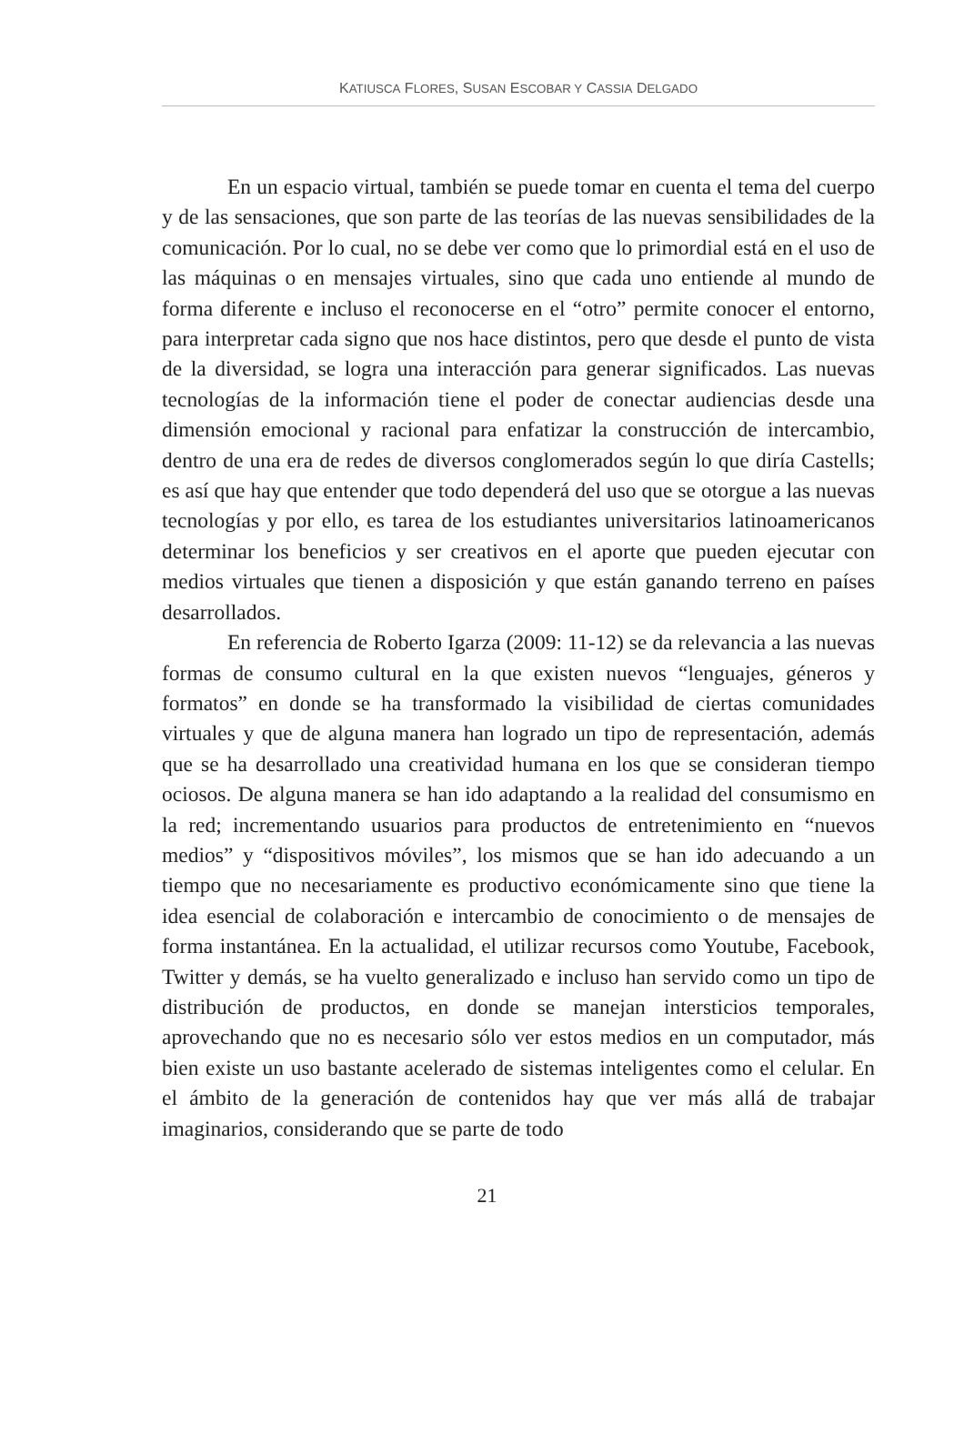KATIUSCA FLORES, SUSAN ESCOBAR Y CASSIA DELGADO
En un espacio virtual, también se puede tomar en cuenta el tema del cuerpo y de las sensaciones, que son parte de las teorías de las nuevas sensibilidades de la comunicación. Por lo cual, no se debe ver como que lo primordial está en el uso de las máquinas o en mensajes virtuales, sino que cada uno entiende al mundo de forma diferente e incluso el reconocerse en el “otro” permite conocer el entorno, para interpretar cada signo que nos hace distintos, pero que desde el punto de vista de la diversidad, se logra una interacción para generar significados. Las nuevas tecnologías de la información tiene el poder de conectar audiencias desde una dimensión emocional y racional para enfatizar la construcción de intercambio, dentro de una era de redes de diversos conglomerados según lo que diría Castells; es así que hay que entender que todo dependerá del uso que se otorgue a las nuevas tecnologías y por ello, es tarea de los estudiantes universitarios latinoamericanos determinar los beneficios y ser creativos en el aporte que pueden ejecutar con medios virtuales que tienen a disposición y que están ganando terreno en países desarrollados.
En referencia de Roberto Igarza (2009: 11-12) se da relevancia a las nuevas formas de consumo cultural en la que existen nuevos “lenguajes, géneros y formatos” en donde se ha transformado la visibilidad de ciertas comunidades virtuales y que de alguna manera han logrado un tipo de representación, además que se ha desarrollado una creatividad humana en los que se consideran tiempo ociosos. De alguna manera se han ido adaptando a la realidad del consumismo en la red; incrementando usuarios para productos de entretenimiento en “nuevos medios” y “dispositivos móviles”, los mismos que se han ido adecuando a un tiempo que no necesariamente es productivo económicamente sino que tiene la idea esencial de colaboración e intercambio de conocimiento o de mensajes de forma instantánea. En la actualidad, el utilizar recursos como Youtube, Facebook, Twitter y demás, se ha vuelto generalizado e incluso han servido como un tipo de distribución de productos, en donde se manejan intersticios temporales, aprovechando que no es necesario sólo ver estos medios en un computador, más bien existe un uso bastante acelerado de sistemas inteligentes como el celular. En el ámbito de la generación de contenidos hay que ver más allá de trabajar imaginarios, considerando que se parte de todo
21